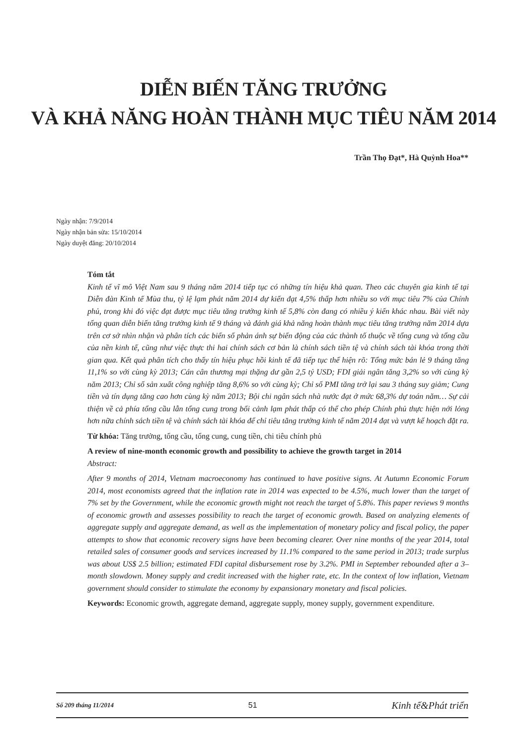DIỄN BIẾN TĂNG TRƯỞNG
VÀ KHẢ NĂNG HOÀN THÀNH MỤC TIÊU NĂM 2014
Trần Thọ Đạt*, Hà Quỳnh Hoa**
Ngày nhận: 7/9/2014
Ngày nhận bản sửa: 15/10/2014
Ngày duyệt đăng: 20/10/2014
Tóm tắt
Kinh tế vĩ mô Việt Nam sau 9 tháng năm 2014 tiếp tục có những tín hiệu khả quan. Theo các chuyên gia kinh tế tại Diễn đàn Kinh tế Mùa thu, tỷ lệ lạm phát năm 2014 dự kiến đạt 4,5% thấp hơn nhiều so với mục tiêu 7% của Chính phủ, trong khi đó việc đạt được mục tiêu tăng trưởng kinh tế 5,8% còn đang có nhiều ý kiến khác nhau. Bài viết này tổng quan diễn biến tăng trưởng kinh tế 9 tháng và đánh giá khả năng hoàn thành mục tiêu tăng trưởng năm 2014 dựa trên cơ sở nhìn nhận và phân tích các biến số phản ánh sự biến động của các thành tố thuộc về tổng cung và tổng cầu của nền kinh tế, cũng như việc thực thi hai chính sách cơ bản là chính sách tiền tệ và chính sách tài khóa trong thời gian qua. Kết quả phân tích cho thấy tín hiệu phục hồi kinh tế đã tiếp tục thể hiện rõ: Tổng mức bán lẻ 9 tháng tăng 11,1% so với cùng kỳ 2013; Cán cân thương mại thặng dư gần 2,5 tỷ USD; FDI giải ngân tăng 3,2% so với cùng kỳ năm 2013; Chỉ số sản xuất công nghiệp tăng 8,6% so với cùng kỳ; Chỉ số PMI tăng trở lại sau 3 tháng suy giảm; Cung tiền và tín dụng tăng cao hơn cùng kỳ năm 2013; Bội chi ngân sách nhà nước đạt ở mức 68,3% dự toán năm… Sự cải thiện về cả phía tổng cầu lẫn tổng cung trong bối cảnh lạm phát thấp có thể cho phép Chính phủ thực hiện nới lỏng hơn nữa chính sách tiền tệ và chính sách tài khóa để chỉ tiêu tăng trưởng kinh tế năm 2014 đạt và vượt kế hoạch đặt ra.
Từ khóa: Tăng trưởng, tổng cầu, tổng cung, cung tiền, chi tiêu chính phủ
A review of nine-month economic growth and possibility to achieve the growth target in 2014
Abstract:
After 9 months of 2014, Vietnam macroeconomy has continued to have positive signs. At Autumn Economic Forum 2014, most economists agreed that the inflation rate in 2014 was expected to be 4.5%, much lower than the target of 7% set by the Government, while the economic growth might not reach the target of 5.8%. This paper reviews 9 months of economic growth and assesses possibility to reach the target of economic growth. Based on analyzing elements of aggregate supply and aggregate demand, as well as the implementation of monetary policy and fiscal policy, the paper attempts to show that economic recovery signs have been becoming clearer. Over nine months of the year 2014, total retailed sales of consumer goods and services increased by 11.1% compared to the same period in 2013; trade surplus was about US$ 2.5 billion; estimated FDI capital disbursement rose by 3.2%. PMI in September rebounded after a 3–month slowdown. Money supply and credit increased with the higher rate, etc. In the context of low inflation, Vietnam government should consider to stimulate the economy by expansionary monetary and fiscal policies.
Keywords: Economic growth, aggregate demand, aggregate supply, money supply, government expenditure.
Số 209 tháng 11/2014 51 Kinh tế&Phát triển